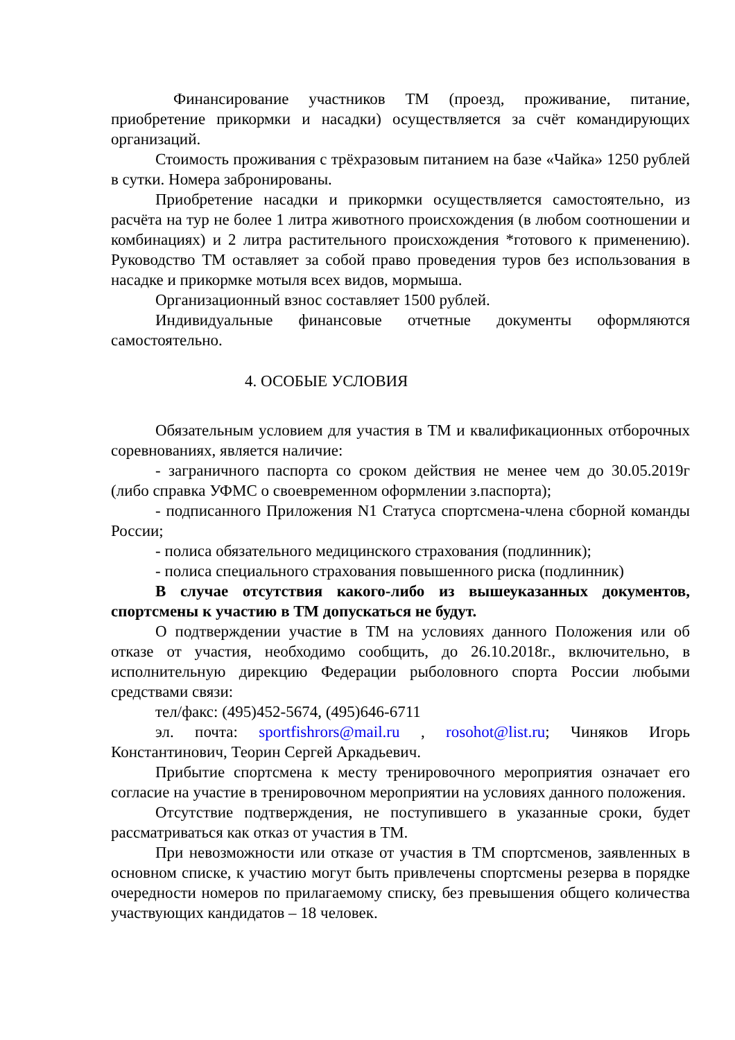Финансирование участников ТМ (проезд, проживание, питание, приобретение прикормки и насадки) осуществляется за счёт командирующих организаций.
Стоимость проживания с трёхразовым питанием на базе «Чайка» 1250 рублей в сутки. Номера забронированы.
Приобретение насадки и прикормки осуществляется самостоятельно, из расчёта на тур не более 1 литра животного происхождения (в любом соотношении и комбинациях) и 2 литра растительного происхождения *готового к применению). Руководство ТМ оставляет за собой право проведения туров без использования в насадке и прикормке мотыля всех видов, мормыша.
Организационный взнос составляет 1500 рублей.
Индивидуальные финансовые отчетные документы оформляются самостоятельно.
4. ОСОБЫЕ УСЛОВИЯ
Обязательным условием для участия в ТМ и квалификационных отборочных соревнованиях, является наличие:
- заграничного паспорта со сроком действия не менее чем до 30.05.2019г (либо справка УФМС о своевременном оформлении з.паспорта);
- подписанного Приложения N1 Статуса спортсмена-члена сборной команды России;
- полиса обязательного медицинского страхования (подлинник);
- полиса специального страхования повышенного риска (подлинник)
В случае отсутствия какого-либо из вышеуказанных документов, спортсмены к участию в ТМ допускаться не будут.
О подтверждении участие в ТМ на условиях данного Положения или об отказе от участия, необходимо сообщить, до 26.10.2018г., включительно, в исполнительную дирекцию Федерации рыболовного спорта России любыми средствами связи:
тел/факс: (495)452-5674, (495)646-6711
эл. почта: sportfishrors@mail.ru , rosohot@list.ru; Чиняков Игорь Константинович, Теорин Сергей Аркадьевич.
Прибытие спортсмена к месту тренировочного мероприятия означает его согласие на участие в тренировочном мероприятии на условиях данного положения.
Отсутствие подтверждения, не поступившего в указанные сроки, будет рассматриваться как отказ от участия в ТМ.
При невозможности или отказе от участия в ТМ спортсменов, заявленных в основном списке, к участию могут быть привлечены спортсмены резерва в порядке очередности номеров по прилагаемому списку, без превышения общего количества участвующих кандидатов – 18 человек.